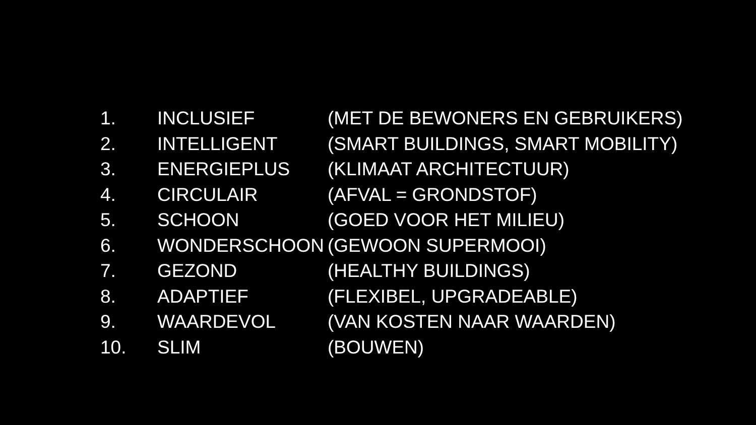1. INCLUSIEF (MET DE BEWONERS EN GEBRUIKERS)
2. INTELLIGENT (SMART BUILDINGS, SMART MOBILITY)
3. ENERGIEPLUS (KLIMAAT ARCHITECTUUR)
4. CIRCULAIR (AFVAL = GRONDSTOF)
5. SCHOON (GOED VOOR HET MILIEU)
6. WONDERSCHOON (GEWOON SUPERMOOI)
7. GEZOND (HEALTHY BUILDINGS)
8. ADAPTIEF (FLEXIBEL, UPGRADEABLE)
9. WAARDEVOL (VAN KOSTEN NAAR WAARDEN)
10. SLIM (BOUWEN)